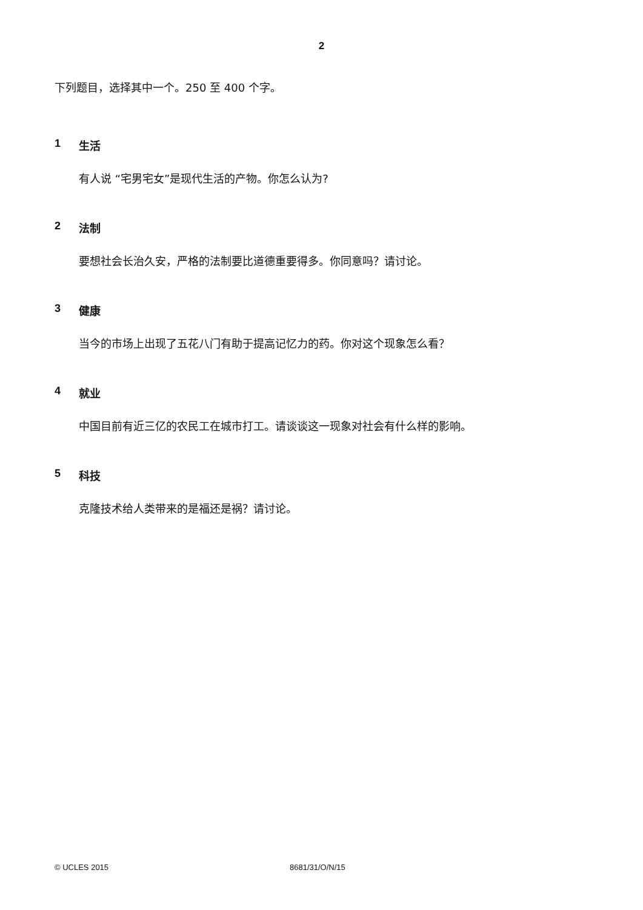2
下列题目，选择其中一个。250 至 400 个字。
1 生活
有人说 “宅男宅女”是现代生活的产物。你怎么认为?
2 法制
要想社会长治久安，严格的法制要比道德重要得多。你同意吗？请讨论。
3 健康
当今的市场上出现了五花八门有助于提高记忆力的药。你对这个现象怎么看？
4 就业
中国目前有近三亿的农民工在城市打工。请谈谈这一现象对社会有什么样的影响。
5 科技
克隆技术给人类带来的是福还是祸？请讨论。
© UCLES 2015 8681/31/O/N/15